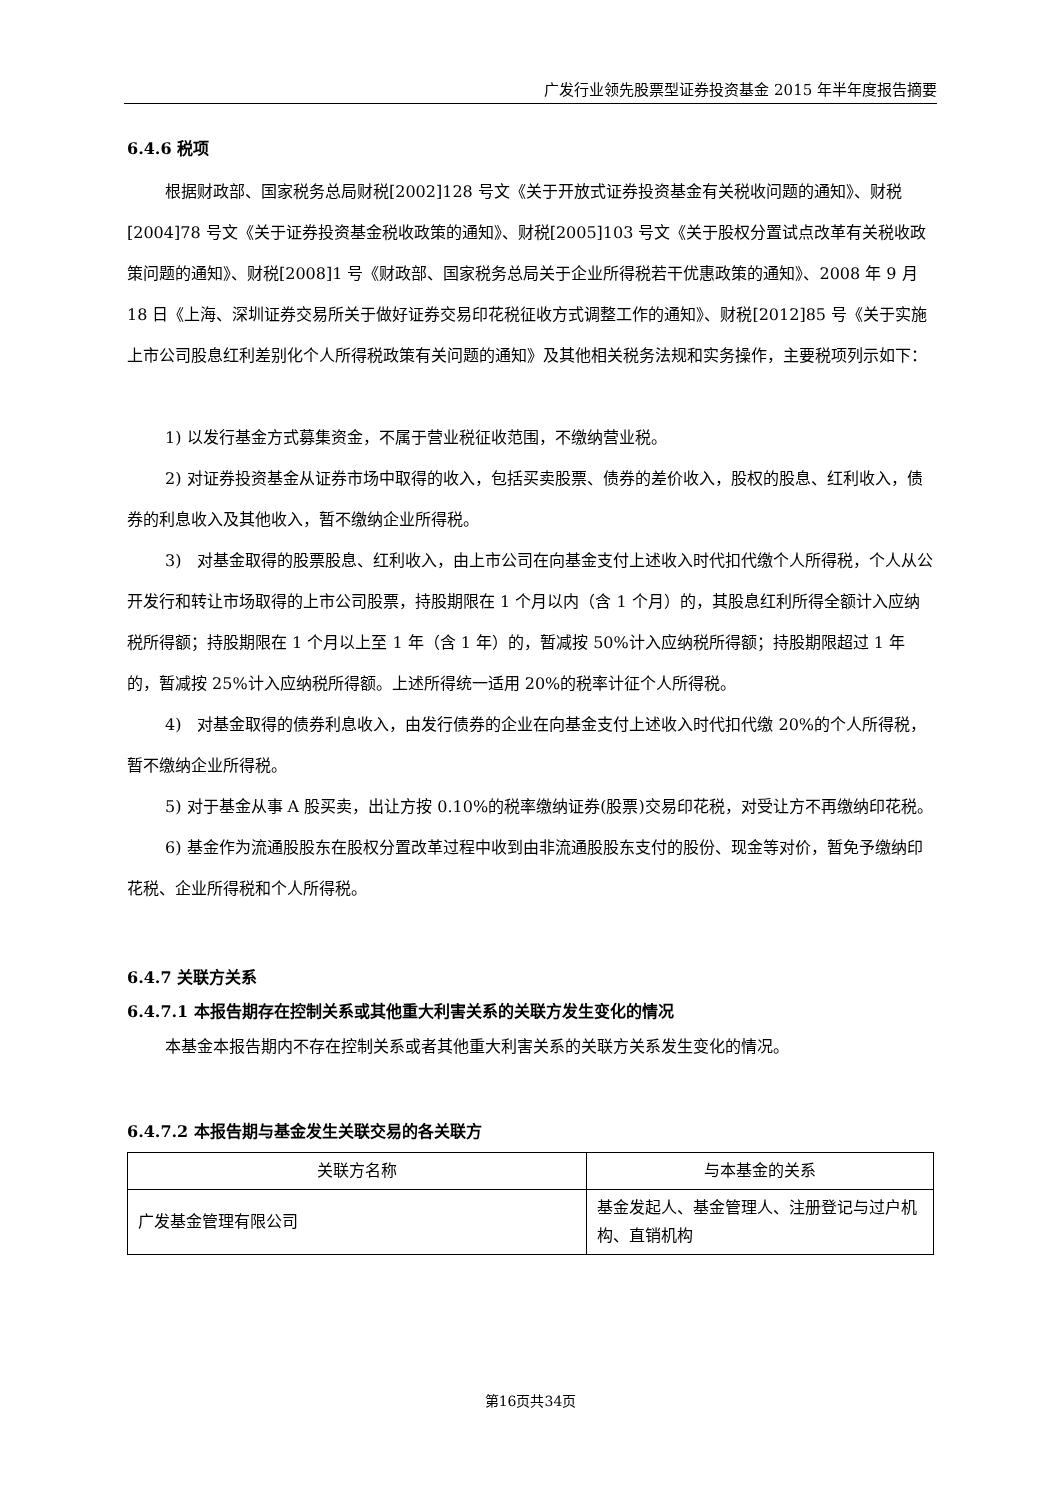广发行业领先股票型证券投资基金 2015 年半年度报告摘要
6.4.6 税项
根据财政部、国家税务总局财税[2002]128 号文《关于开放式证券投资基金有关税收问题的通知》、财税[2004]78 号文《关于证券投资基金税收政策的通知》、财税[2005]103 号文《关于股权分置试点改革有关税收政策问题的通知》、财税[2008]1 号《财政部、国家税务总局关于企业所得税若干优惠政策的通知》、2008 年 9 月 18 日《上海、深圳证券交易所关于做好证券交易印花税征收方式调整工作的通知》、财税[2012]85 号《关于实施上市公司股息红利差别化个人所得税政策有关问题的通知》及其他相关税务法规和实务操作，主要税项列示如下：
1) 以发行基金方式募集资金，不属于营业税征收范围，不缴纳营业税。
2) 对证券投资基金从证券市场中取得的收入，包括买卖股票、债券的差价收入，股权的股息、红利收入，债券的利息收入及其他收入，暂不缴纳企业所得税。
3)　对基金取得的股票股息、红利收入，由上市公司在向基金支付上述收入时代扣代缴个人所得税，个人从公开发行和转让市场取得的上市公司股票，持股期限在 1 个月以内（含 1 个月）的，其股息红利所得全额计入应纳税所得额；持股期限在 1 个月以上至 1 年（含 1 年）的，暂减按 50%计入应纳税所得额；持股期限超过 1 年的，暂减按 25%计入应纳税所得额。上述所得统一适用 20%的税率计征个人所得税。
4)　对基金取得的债券利息收入，由发行债券的企业在向基金支付上述收入时代扣代缴 20%的个人所得税，暂不缴纳企业所得税。
5) 对于基金从事 A 股买卖，出让方按 0.10%的税率缴纳证券(股票)交易印花税，对受让方不再缴纳印花税。
6) 基金作为流通股股东在股权分置改革过程中收到由非流通股股东支付的股份、现金等对价，暂免予缴纳印花税、企业所得税和个人所得税。
6.4.7 关联方关系
6.4.7.1 本报告期存在控制关系或其他重大利害关系的关联方发生变化的情况
本基金本报告期内不存在控制关系或者其他重大利害关系的关联方关系发生变化的情况。
6.4.7.2 本报告期与基金发生关联交易的各关联方
| 关联方名称 | 与本基金的关系 |
| --- | --- |
| 广发基金管理有限公司 | 基金发起人、基金管理人、注册登记与过户机构、直销机构 |
第16页共34页